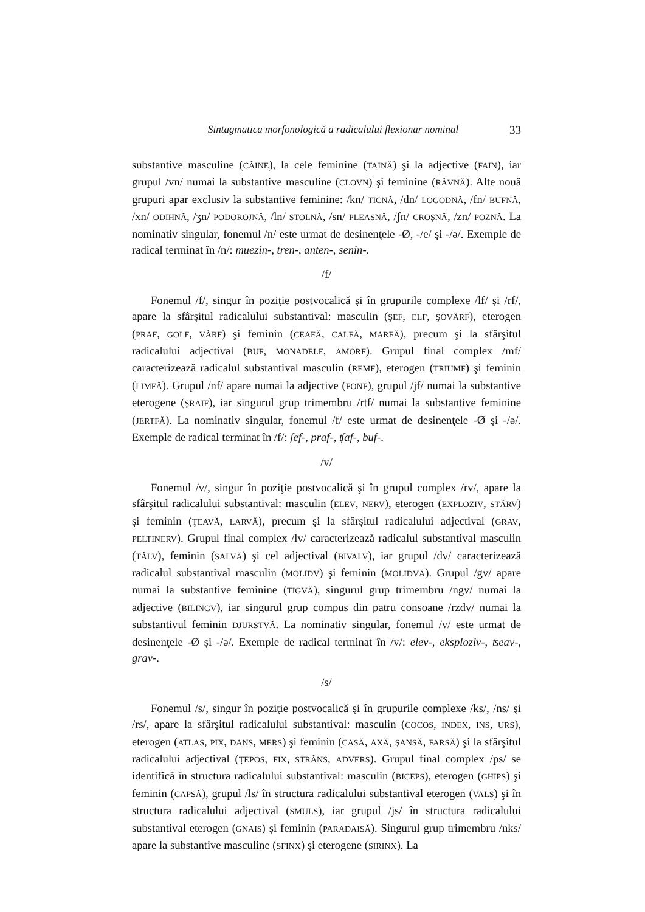Sintagmatica morfonologică a radicalului flexionar nominal 33
substantive masculine (CÂINE), la cele feminine (TAINĂ) şi la adjective (FAIN), iar grupul /vn/ numai la substantive masculine (CLOVN) şi feminine (RÂVNĂ). Alte nouă grupuri apar exclusiv la substantive feminine: /kn/ TICNĂ, /dn/ LOGODNĂ, /fn/ BUFNĂ, /xn/ ODIHNĂ, /ʒn/ PODOROJNĂ, /ln/ STOLNĂ, /sn/ PLEASNĂ, /ʃn/ CROŞNĂ, /zn/ POZNĂ. La nominativ singular, fonemul /n/ este urmat de desinenţele -Ø, -/e/ şi -/ə/. Exemple de radical terminat în /n/: muezin-, tren-, anten-, senin-.
/f/
Fonemul /f/, singur în poziţie postvocalică şi în grupurile complexe /lf/ şi /rf/, apare la sfârşitul radicalului substantival: masculin (ŞEF, ELF, ŞOVÂRF), eterogen (PRAF, GOLF, VÂRF) şi feminin (CEAFĂ, CALFĂ, MARFĂ), precum şi la sfârşitul radicalului adjectival (BUF, MONADELF, AMORF). Grupul final complex /mf/ caracterizează radicalul substantival masculin (REMF), eterogen (TRIUMF) şi feminin (LIMFĂ). Grupul /nf/ apare numai la adjective (FONF), grupul /jf/ numai la substantive eterogene (ŞRAIF), iar singurul grup trimembru /rtf/ numai la substantive feminine (JERTFĂ). La nominativ singular, fonemul /f/ este urmat de desinenţele -Ø şi -/ə/. Exemple de radical terminat în /f/: ʃef-, praf-, ʧaf-, buf-.
/v/
Fonemul /v/, singur în poziţie postvocalică şi în grupul complex /rv/, apare la sfârşitul radicalului substantival: masculin (ELEV, NERV), eterogen (EXPLOZIV, STÂRV) şi feminin (ŢEAVĂ, LARVĂ), precum şi la sfârşitul radicalului adjectival (GRAV, PELTINERV). Grupul final complex /lv/ caracterizează radicalul substantival masculin (TÂLV), feminin (SALVĂ) şi cel adjectival (BIVALV), iar grupul /dv/ caracterizează radicalul substantival masculin (MOLIDV) şi feminin (MOLIDVĂ). Grupul /gv/ apare numai la substantive feminine (TIGVĂ), singurul grup trimembru /ngv/ numai la adjective (BILINGV), iar singurul grup compus din patru consoane /rzdv/ numai la substantivul feminin DJURSTVĂ. La nominativ singular, fonemul /v/ este urmat de desinenţele -Ø şi -/ə/. Exemple de radical terminat în /v/: elev-, eksploziv-, ʦeav-, grav-.
/s/
Fonemul /s/, singur în poziţie postvocalică şi în grupurile complexe /ks/, /ns/ şi /rs/, apare la sfârşitul radicalului substantival: masculin (COCOS, INDEX, INS, URS), eterogen (ATLAS, PIX, DANS, MERS) şi feminin (CASĂ, AXĂ, ŞANSĂ, FARSĂ) şi la sfârşitul radicalului adjectival (ŢEPOS, FIX, STRÂNS, ADVERS). Grupul final complex /ps/ se identifică în structura radicalului substantival: masculin (BICEPS), eterogen (GHIPS) şi feminin (CAPSĂ), grupul /ls/ în structura radicalului substantival eterogen (VALS) şi în structura radicalului adjectival (SMULS), iar grupul /js/ în structura radicalului substantival eterogen (GNAIS) şi feminin (PARADAISĂ). Singurul grup trimembru /nks/ apare la substantive masculine (SFINX) şi eterogene (SIRINX). La